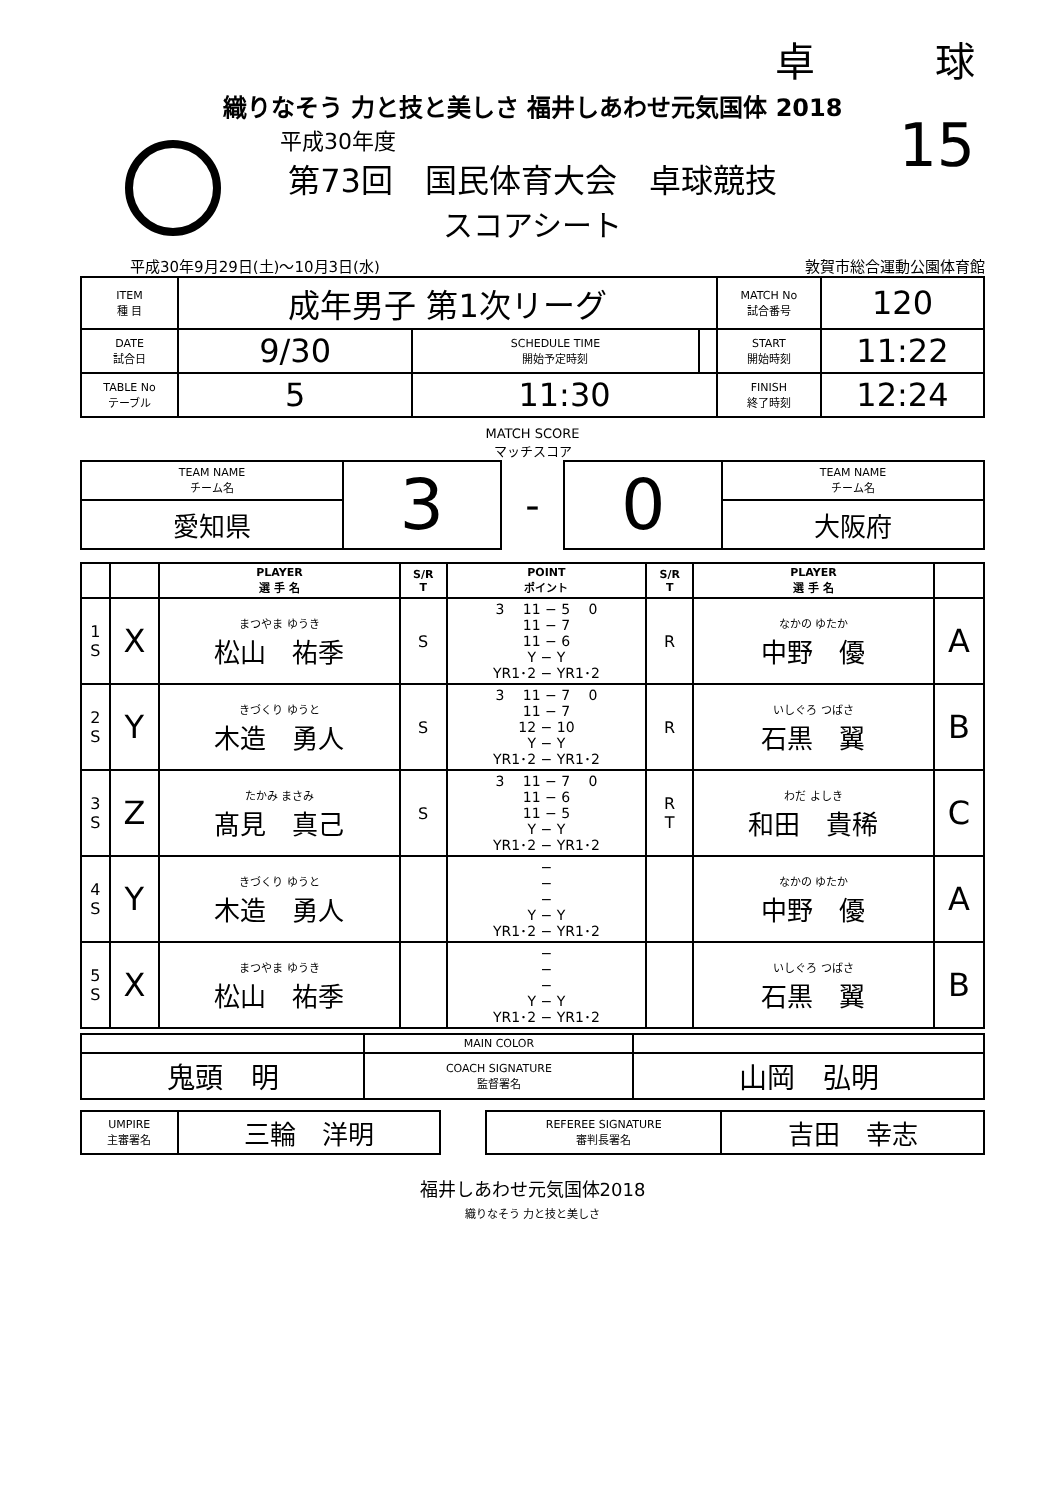卓　　　球
15
織りなそう 力と技と美しさ 福井しあわせ元気国体 2018
平成30年度
第73回　国民体育大会　卓球競技
スコアシート
平成30年9月29日(土)～10月3日(水) 敦賀市総合運動公園体育館
| ITEM 種 目 | 成年男子 第1次リーグ | | | MATCH No 試合番号 | 120 |
| DATE 試合日 | 9/30 | SCHEDULE TIME 開始予定時刻 | | START 開始時刻 | 11:22 |
| TABLE No テーブル | 5 | 11:30 | | FINISH 終了時刻 | 12:24 |
MATCH SCORE
マッチスコア
| TEAM NAME チーム名 | 3 | - | 0 | TEAM NAME チーム名 |
| 愛知県 | | | | 大阪府 |
| | | PLAYER 選 手 名 | S/R T | POINT ポイント | S/R T | PLAYER 選 手 名 | |
| --- | --- | --- | --- | --- | --- | --- | --- |
| 1 S | X | まつやま ゆうき 松山 祐季 | S | 3 11 − 5 0 11 − 7 11 − 6 Y − Y YR1･2 − YR1･2 | R | なかの ゆたか 中野 優 | A |
| 2 S | Y | きづくり ゆうと 木造 勇人 | S | 3 11 − 7 0 11 − 7 12 − 10 Y − Y YR1･2 − YR1･2 | R | いしぐろ つばさ 石黒 翼 | B |
| 3 S | Z | たかみ まさみ 髙見 真己 | S | 3 11 − 7 0 11 − 6 11 − 5 Y − Y YR1･2 − YR1･2 | R T | わだ よしき 和田 貴稀 | C |
| 4 S | Y | きづくり ゆうと 木造 勇人 | | − − − Y − Y YR1･2 − YR1･2 | | なかの ゆたか 中野 優 | A |
| 5 S | X | まつやま ゆうき 松山 祐季 | | − − − Y − Y YR1･2 − YR1･2 | | いしぐろ つばさ 石黒 翼 | B |
| | MAIN COLOR | |
| 鬼頭 明 | COACH SIGNATURE 監督署名 | 山岡 弘明 |
| UMPIRE 主審署名 | 三輪 洋明 | | REFEREE SIGNATURE 審判長署名 | 吉田 幸志 |
福井しあわせ元気国体2018
織りなそう 力と技と美しさ